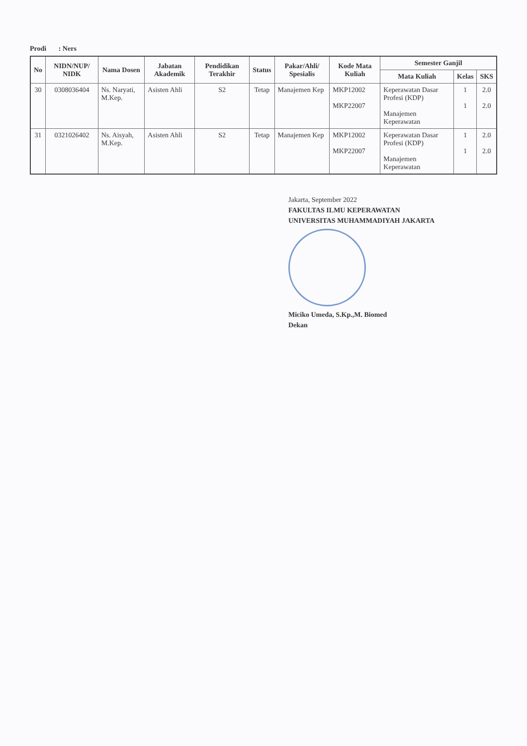Prodi : Ners
| No | NIDN/NUP/ NIDK | Nama Dosen | Jabatan Akademik | Pendidikan Terakhir | Status | Pakar/Ahli/ Spesialis | Kode Mata Kuliah | Semester Ganjil | | |
| --- | --- | --- | --- | --- | --- | --- | --- | --- | --- | --- |
| | | | | | | | | Mata Kuliah | Kelas | SKS |
| 30 | 0308036404 | Ns. Naryati, M.Kep. | Asisten Ahli | S2 | Tetap | Manajemen Kep | MKP12002 MKP22007 | Keperawatan Dasar Profesi (KDP) Manajemen Keperawatan | 1 1 | 2.0 2.0 |
| 31 | 0321026402 | Ns. Aisyah, M.Kep. | Asisten Ahli | S2 | Tetap | Manajemen Kep | MKP12002 MKP22007 | Keperawatan Dasar Profesi (KDP) Manajemen Keperawatan | 1 1 | 2.0 2.0 |
Jakarta, September 2022
FAKULTAS ILMU KEPERAWATAN
UNIVERSITAS MUHAMMADIYAH JAKARTA
Miciko Umeda, S.Kp.,M. Biomed
Dekan